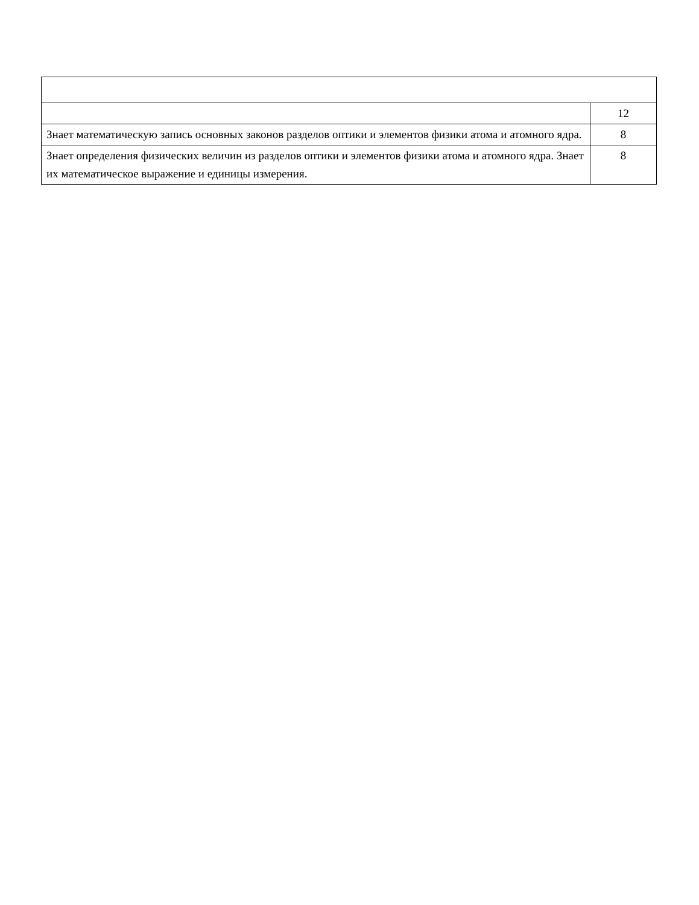| | 12 |
| Знает математическую запись основных законов разделов оптики и элементов физики атома и атомного ядра. | 8 |
| Знает определения физических величин из разделов оптики и элементов физики атома и атомного ядра. Знает их математическое выражение и единицы измерения. | 8 |